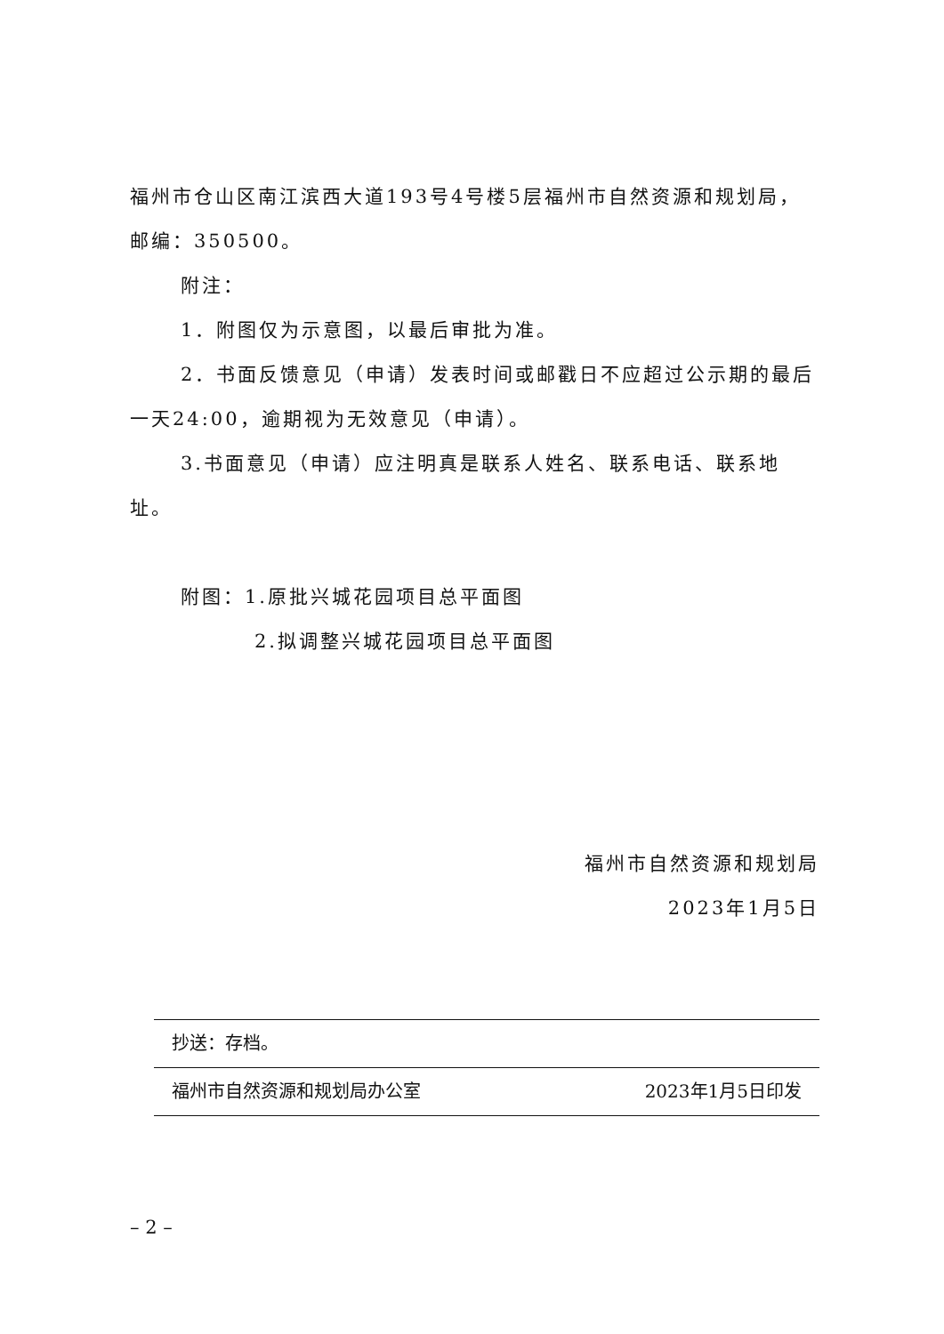福州市仓山区南江滨西大道193号4号楼5层福州市自然资源和规划局，邮编：350500。
附注：
1．附图仅为示意图，以最后审批为准。
2．书面反馈意见（申请）发表时间或邮戳日不应超过公示期的最后一天24:00，逾期视为无效意见（申请）。
3.书面意见（申请）应注明真是联系人姓名、联系电话、联系地址。
附图：1.原批兴城花园项目总平面图
2.拟调整兴城花园项目总平面图
福州市自然资源和规划局
2023年1月5日
抄送：存档。
福州市自然资源和规划局办公室 2023年1月5日印发
– 2 –